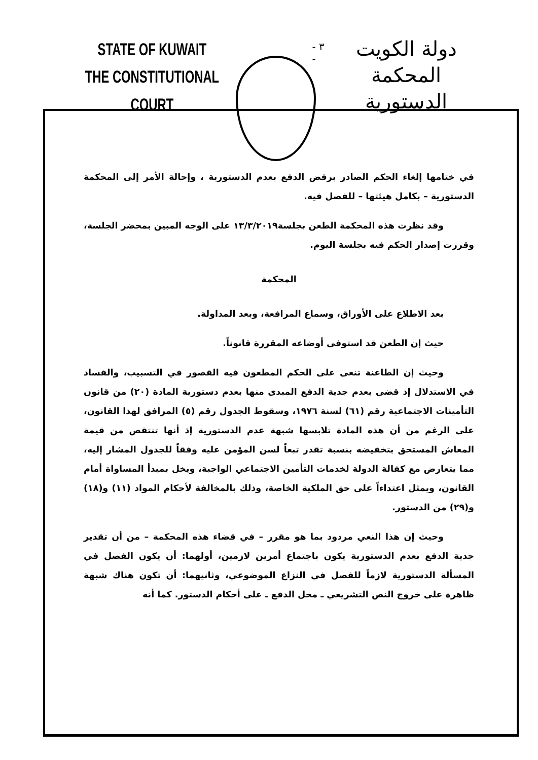STATE OF KUWAIT
THE CONSTITUTIONAL COURT
- ٣ -
دولة الكويت
المحكمة الدستورية
في ختامها إلغاء الحكم الصادر برفض الدفع بعدم الدستورية ، وإحالة الأمر إلى المحكمة الدستورية – بكامل هيئتها – للفصل فيه.
وقد نظرت هذه المحكمة الطعن بجلسة١٣/٣/٢٠١٩ على الوجه المبين بمحضر الجلسة، وقررت إصدار الحكم فيه بجلسة اليوم.
المحكمة
بعد الاطلاع على الأوراق، وسماع المرافعة، وبعد المداولة.
حيث إن الطعن قد استوفى أوضاعه المقررة قانوناً.
وحيث إن الطاعنة تنعى على الحكم المطعون فيه القصور في التسبيب، والفساد في الاستدلال إذ قضى بعدم جدية الدفع المبدى منها بعدم دستورية المادة (٢٠) من قانون التأمينات الاجتماعية رقم (٦١) لسنة ١٩٧٦، وسقوط الجدول رقم (٥) المرافق لهذا القانون، على الرغم من أن هذه المادة تلابسها شبهة عدم الدستورية إذ أنها تنتقص من قيمة المعاش المستحق بتخفيضه بنسبة تقدر تبعاً لسن المؤمن عليه وفقاً للجدول المشار إليه، مما يتعارض مع كفالة الدولة لخدمات التأمين الاجتماعي الواجبة، ويخل بمبدأ المساواة أمام القانون، ويمثل اعتداءاً على حق الملكية الخاصة، وذلك بالمخالفة لأحكام المواد (١١) و(١٨) و(٢٩) من الدستور.
وحيث إن هذا النعي مردود بما هو مقرر – في قضاء هذه المحكمة – من أن تقدير جدية الدفع بعدم الدستورية يكون باجتماع أمرين لازمين، أولهما: أن يكون الفصل في المسألة الدستورية لازماً للفصل في النزاع الموضوعي، وثانيهما: أن تكون هناك شبهة ظاهرة على خروج النص التشريعي ـ محل الدفع ـ على أحكام الدستور. كما أنه